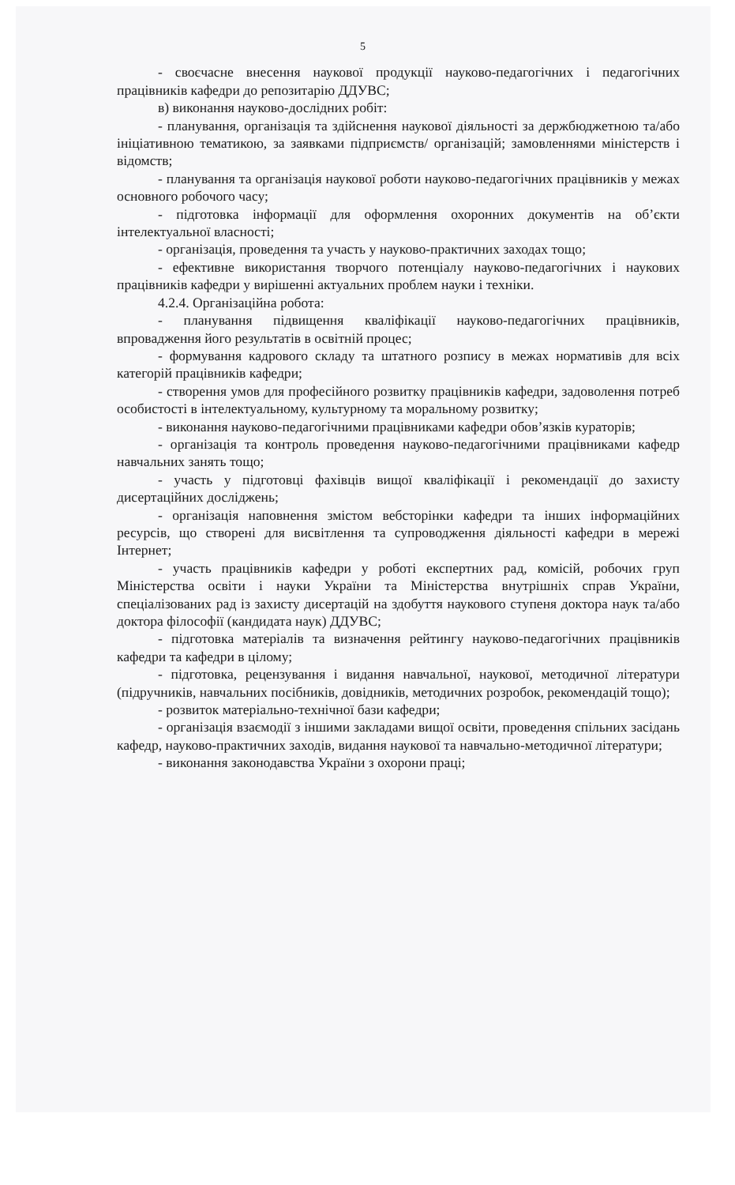5
- своєчасне внесення наукової продукції науково-педагогічних і педагогічних працівників кафедри до репозитарію ДДУВС;
в) виконання науково-дослідних робіт:
- планування, організація та здійснення наукової діяльності за держбюджетною та/або ініціативною тематикою, за заявками підприємств/ організацій; замовленнями міністерств і відомств;
- планування та організація наукової роботи науково-педагогічних працівників у межах основного робочого часу;
- підготовка інформації для оформлення охоронних документів на об’єкти інтелектуальної власності;
- організація, проведення та участь у науково-практичних заходах тощо;
- ефективне використання творчого потенціалу науково-педагогічних і наукових працівників кафедри у вирішенні актуальних проблем науки і техніки.
4.2.4. Організаційна робота:
- планування підвищення кваліфікації науково-педагогічних працівників, впровадження його результатів в освітній процес;
- формування кадрового складу та штатного розпису в межах нормативів для всіх категорій працівників кафедри;
- створення умов для професійного розвитку працівників кафедри, задоволення потреб особистості в інтелектуальному, культурному та моральному розвитку;
- виконання науково-педагогічними працівниками кафедри обов’язків кураторів;
- організація та контроль проведення науково-педагогічними працівниками кафедр навчальних занять тощо;
- участь у підготовці фахівців вищої кваліфікації і рекомендації до захисту дисертаційних досліджень;
- організація наповнення змістом вебсторінки кафедри та інших інформаційних ресурсів, що створені для висвітлення та супроводження діяльності кафедри в мережі Інтернет;
- участь працівників кафедри у роботі експертних рад, комісій, робочих груп Міністерства освіти і науки України та Міністерства внутрішніх справ України, спеціалізованих рад із захисту дисертацій на здобуття наукового ступеня доктора наук та/або доктора філософії (кандидата наук) ДДУВС;
- підготовка матеріалів та визначення рейтингу науково-педагогічних працівників кафедри та кафедри в цілому;
- підготовка, рецензування і видання навчальної, наукової, методичної літератури (підручників, навчальних посібників, довідників, методичних розробок, рекомендацій тощо);
- розвиток матеріально-технічної бази кафедри;
- організація взаємодії з іншими закладами вищої освіти, проведення спільних засідань кафедр, науково-практичних заходів, видання наукової та навчально-методичної літератури;
- виконання законодавства України з охорони праці;